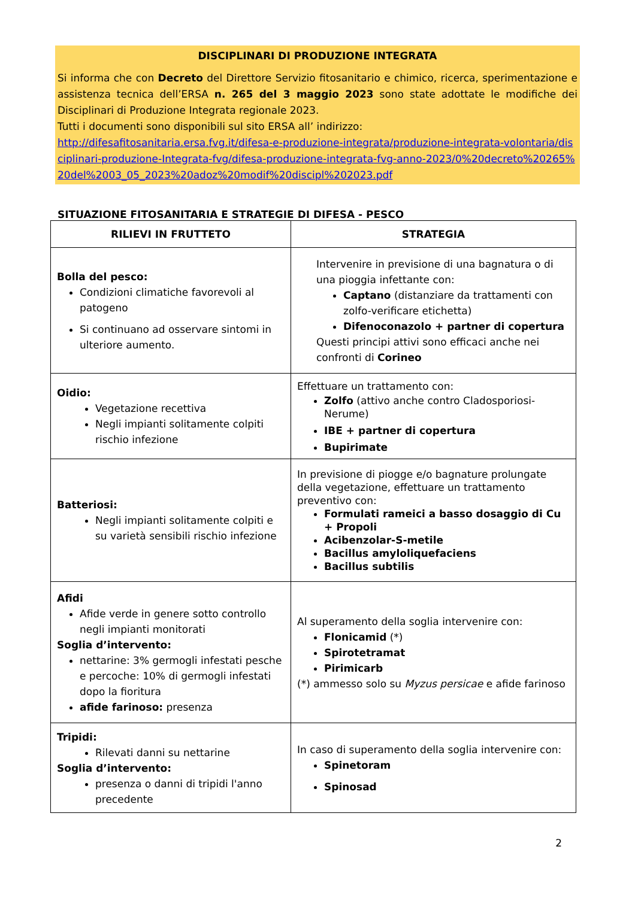DISCIPLINARI DI PRODUZIONE INTEGRATA
Si informa che con Decreto del Direttore Servizio fitosanitario e chimico, ricerca, sperimentazione e assistenza tecnica dell’ERSA n. 265 del 3 maggio 2023 sono state adottate le modifiche dei Disciplinari di Produzione Integrata regionale 2023.
Tutti i documenti sono disponibili sul sito ERSA all’ indirizzo:
http://difesafitosanitaria.ersa.fvg.it/difesa-e-produzione-integrata/produzione-integrata-volontaria/disciplinari-produzione-Integrata-fvg/difesa-produzione-integrata-fvg-anno-2023/0%20decreto%20265%20del%2003_05_2023%20adoz%20modif%20discipl%202023.pdf
SITUAZIONE FITOSANITARIA E STRATEGIE DI DIFESA - PESCO
| RILIEVI IN FRUTTETO | STRATEGIA |
| --- | --- |
| Bolla del pesco: Condizioni climatiche favorevoli al patogeno Si continuano ad osservare sintomi in ulteriore aumento. | Intervenire in previsione di una bagnatura o di una pioggia infettante con: Captano (distanziare da trattamenti con zolfo-verificare etichetta) Difenoconazolo + partner di copertura Questi principi attivi sono efficaci anche nei confronti di Corineo |
| Oidio: Vegetazione recettiva Negli impianti solitamente colpiti rischio infezione | Effettuare un trattamento con: Zolfo (attivo anche contro Cladosporiosi-Nerume) IBE + partner di copertura Bupirimate |
| Batteriosi: Negli impianti solitamente colpiti e su varietà sensibili rischio infezione | In previsione di piogge e/o bagnature prolungate della vegetazione, effettuare un trattamento preventivo con: Formulati rameici a basso dosaggio di Cu + Propoli Acibenzolar-S-metile Bacillus amyloliquefaciens Bacillus subtilis |
| Afidi Afide verde in genere sotto controllo negli impianti monitorati Soglia d’intervento: nettarine: 3% germogli infestati pesche e percoche: 10% di germogli infestati dopo la fioritura afide farinoso: presenza | Al superamento della soglia intervenire con: Flonicamid (*) Spirotetramat Pirimicarb (*) ammesso solo su Myzus persicae e afide farinoso |
| Tripidi: Rilevati danni su nettarine Soglia d’intervento: presenza o danni di tripidi l'anno precedente | In caso di superamento della soglia intervenire con: Spinetoram Spinosad |
2